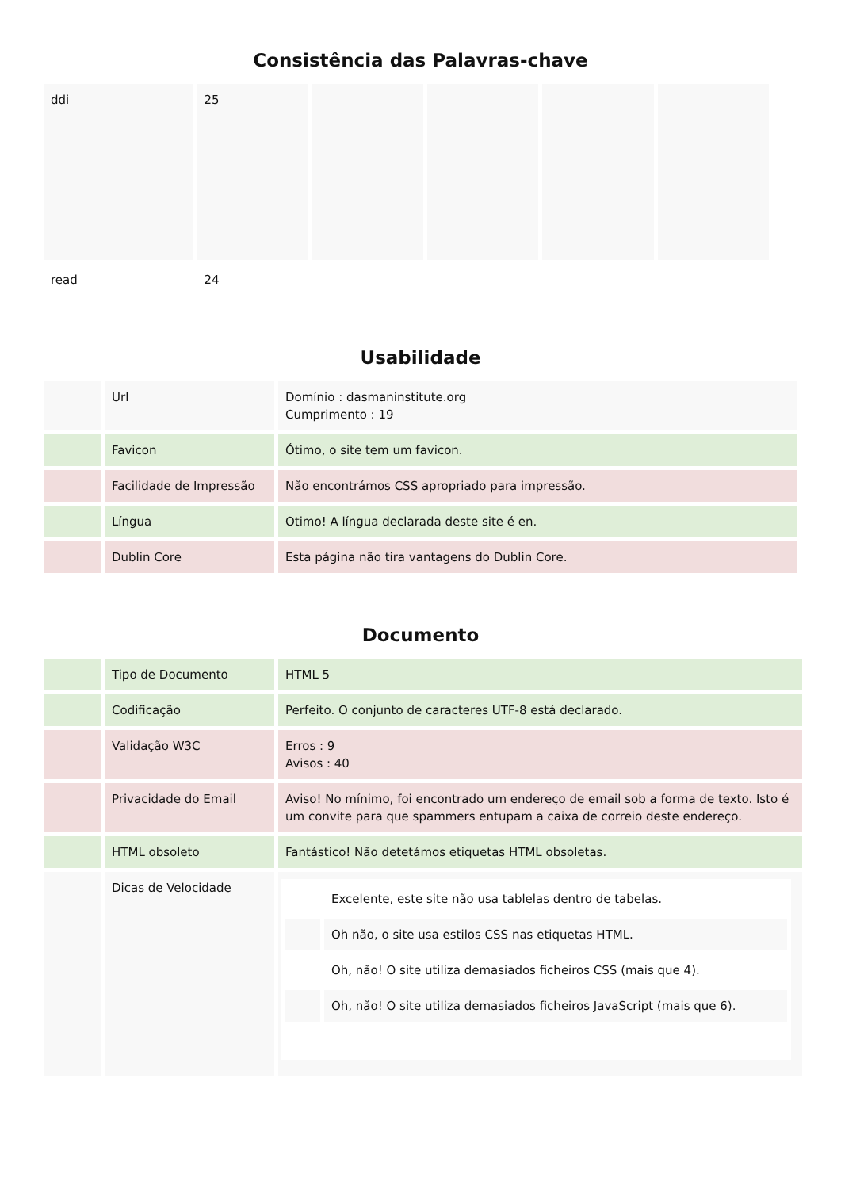Consistência das Palavras-chave
| ddi | 25 | | | | |
| read | 24 | | | | |
Usabilidade
| | Url | Domínio : dasmaninstitute.org Cumprimento : 19 |
| | Favicon | Ótimo, o site tem um favicon. |
| | Facilidade de Impressão | Não encontrámos CSS apropriado para impressão. |
| | Língua | Otimo! A língua declarada deste site é en. |
| | Dublin Core | Esta página não tira vantagens do Dublin Core. |
Documento
| | Tipo de Documento | HTML 5 |
| | Codificação | Perfeito. O conjunto de caracteres UTF-8 está declarado. |
| | Validação W3C | Erros : 9 Avisos : 40 |
| | Privacidade do Email | Aviso! No mínimo, foi encontrado um endereço de email sob a forma de texto. Isto é um convite para que spammers entupam a caixa de correio deste endereço. |
| | HTML obsoleto | Fantástico! Não detetámos etiquetas HTML obsoletas. |
| | Dicas de Velocidade | / / Excelente, este site não usa tablelas dentro de tabelas. / / / Oh não, o site usa estilos CSS nas etiquetas HTML. / / / Oh, não! O site utiliza demasiados ficheiros CSS (mais que 4). / / / Oh, não! O site utiliza demasiados ficheiros JavaScript (mais que 6). / |